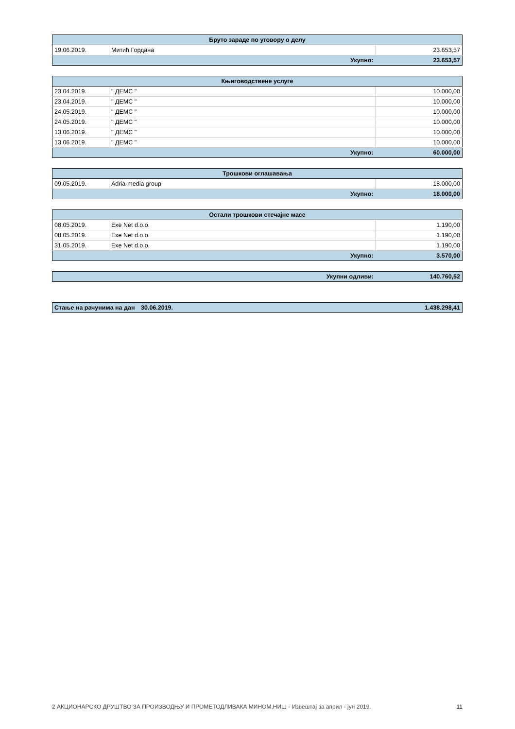| Бруто зараде по уговору о делу | | |
| --- | --- | --- |
| 19.06.2019. | Митић Гордана | 23.653,57 |
| Укупно: | | 23.653,57 |
| Књиговодствене услуге | | |
| --- | --- | --- |
| 23.04.2019. | " ДЕМС " | 10.000,00 |
| 23.04.2019. | " ДЕМС " | 10.000,00 |
| 24.05.2019. | " ДЕМС " | 10.000,00 |
| 24.05.2019. | " ДЕМС " | 10.000,00 |
| 13.06.2019. | " ДЕМС " | 10.000,00 |
| 13.06.2019. | " ДЕМС " | 10.000,00 |
| Укупно: | | 60.000,00 |
| Трошкови оглашавања | | |
| --- | --- | --- |
| 09.05.2019. | Adria-media group | 18.000,00 |
| Укупно: | | 18.000,00 |
| Остали трошкови стечајне масе | | |
| --- | --- | --- |
| 08.05.2019. | Exe Net d.o.o. | 1.190,00 |
| 08.05.2019. | Exe Net d.o.o. | 1.190,00 |
| 31.05.2019. | Exe Net d.o.o. | 1.190,00 |
| Укупно: | | 3.570,00 |
| Укупни одливи: | 140.760,52 |
| Стање на рачунима на дан | 30.06.2019. | 1.438.298,41 |
2 АКЦИОНАРСКО ДРУШТВО ЗА ПРОИЗВОДЊУ И ПРОМЕТОДЛИВАКА МИНОМ,НИШ - Извештај за април - јун 2019. 11